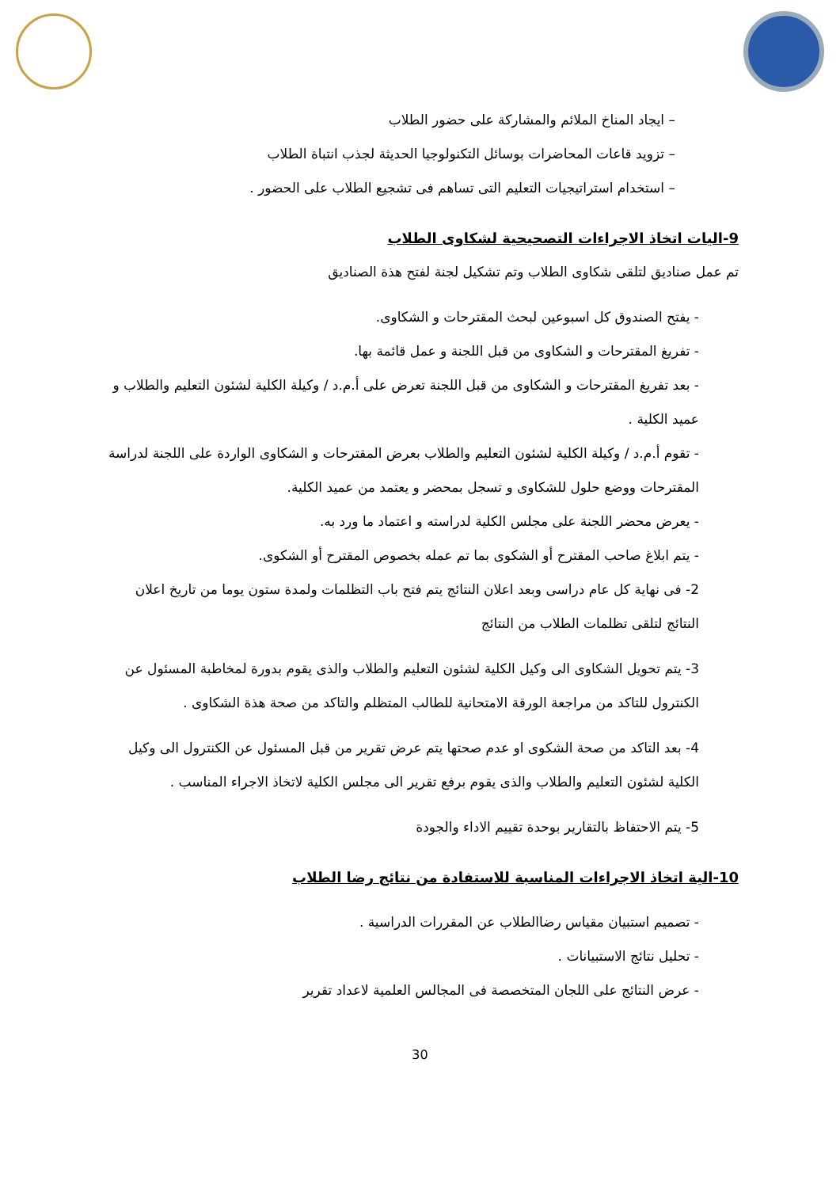– ايجاد المناخ الملائم والمشاركة على حضور الطلاب
– تزويد قاعات المحاضرات بوسائل التكنولوجيا الحديثة لجذب انتباة الطلاب
– استخدام استراتيجيات التعليم التى تساهم فى تشجيع الطلاب على الحضور .
9-اليات اتخاذ الاجراءات التصحيحية لشكاوى الطلاب
تم عمل صناديق لتلقى شكاوى الطلاب وتم تشكيل لجنة لفتح هذة الصناديق
- يفتح الصندوق كل اسبوعين لبحث المقترحات و الشكاوى.
- تفريغ المقترحات و الشكاوى من قبل اللجنة و عمل قائمة بها.
- بعد تفريغ المقترحات و الشكاوى من قبل اللجنة تعرض على أ.م.د / وكيلة الكلية لشئون التعليم والطلاب و عميد الكلية .
- تقوم أ.م.د / وكيلة الكلية لشئون التعليم والطلاب بعرض المقترحات و الشكاوى الواردة على اللجنة لدراسة المقترحات ووضع حلول للشكاوى و تسجل بمحضر و يعتمد من عميد الكلية.
- يعرض محضر اللجنة على مجلس الكلية لدراسته و اعتماد ما ورد به.
- يتم ابلاغ صاحب المقترح أو الشكوى بما تم عمله بخصوص المقترح أو الشكوى.
2- فى نهاية كل عام دراسى وبعد اعلان النتائج يتم فتح باب التظلمات ولمدة ستون يوما من تاريخ اعلان النتائج لتلقى تظلمات الطلاب من النتائج
3- يتم تحويل الشكاوى الى وكيل الكلية لشئون التعليم والطلاب والذى يقوم بدورة لمخاطبة المسئول عن الكنترول للتاكد من مراجعة الورقة الامتحانية للطالب المتظلم والتاكد من صحة هذة الشكاوى .
4- بعد التاكد من صحة الشكوى او عدم صحتها يتم عرض تقرير من قبل المسئول عن الكنترول الى وكيل الكلية لشئون التعليم والطلاب والذى يقوم برفع تقرير الى مجلس الكلية لاتخاذ الاجراء المناسب .
5- يتم الاحتفاظ بالتقارير بوحدة تقييم الاداء والجودة
10-الية اتخاذ الاجراءات المناسبة للاستفادة من نتائج رضا الطلاب
- تصميم استبيان مقياس رضاالطلاب عن المقررات الدراسية .
- تحليل نتائج الاستبيانات .
- عرض النتائج على اللجان المتخصصة فى المجالس العلمية لاعداد تقرير
30